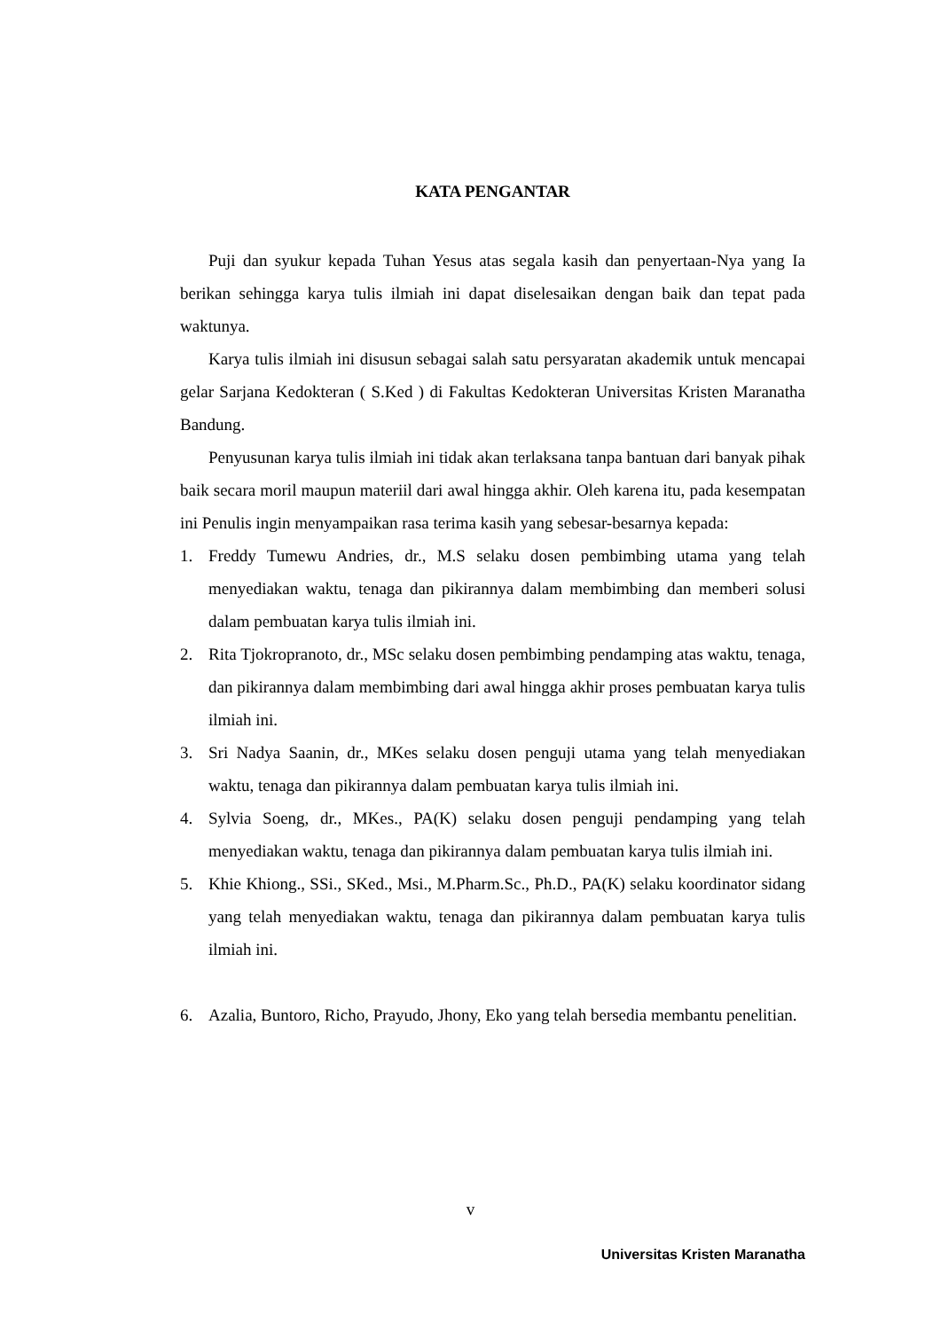KATA PENGANTAR
Puji dan syukur kepada Tuhan Yesus atas segala kasih dan penyertaan-Nya yang Ia berikan sehingga karya tulis ilmiah ini dapat diselesaikan dengan baik dan tepat pada waktunya.
Karya tulis ilmiah ini disusun sebagai salah satu persyaratan akademik untuk mencapai gelar Sarjana Kedokteran ( S.Ked ) di Fakultas Kedokteran Universitas Kristen Maranatha Bandung.
Penyusunan karya tulis ilmiah ini tidak akan terlaksana tanpa bantuan dari banyak pihak baik secara moril maupun materiil dari awal hingga akhir. Oleh karena itu, pada kesempatan ini Penulis ingin menyampaikan rasa terima kasih yang sebesar-besarnya kepada:
1. Freddy Tumewu Andries, dr., M.S selaku dosen pembimbing utama yang telah menyediakan waktu, tenaga dan pikirannya dalam membimbing dan memberi solusi dalam pembuatan karya tulis ilmiah ini.
2. Rita Tjokropranoto, dr., MSc selaku dosen pembimbing pendamping atas waktu, tenaga, dan pikirannya dalam membimbing dari awal hingga akhir proses pembuatan karya tulis ilmiah ini.
3. Sri Nadya Saanin, dr., MKes selaku dosen penguji utama yang telah menyediakan waktu, tenaga dan pikirannya dalam pembuatan karya tulis ilmiah ini.
4. Sylvia Soeng, dr., MKes., PA(K) selaku dosen penguji pendamping yang telah menyediakan waktu, tenaga dan pikirannya dalam pembuatan karya tulis ilmiah ini.
5. Khie Khiong., SSi., SKed., Msi., M.Pharm.Sc., Ph.D., PA(K) selaku koordinator sidang yang telah menyediakan waktu, tenaga dan pikirannya dalam pembuatan karya tulis ilmiah ini.
6. Azalia, Buntoro, Richo, Prayudo, Jhony, Eko yang telah bersedia membantu penelitian.
v
Universitas Kristen Maranatha